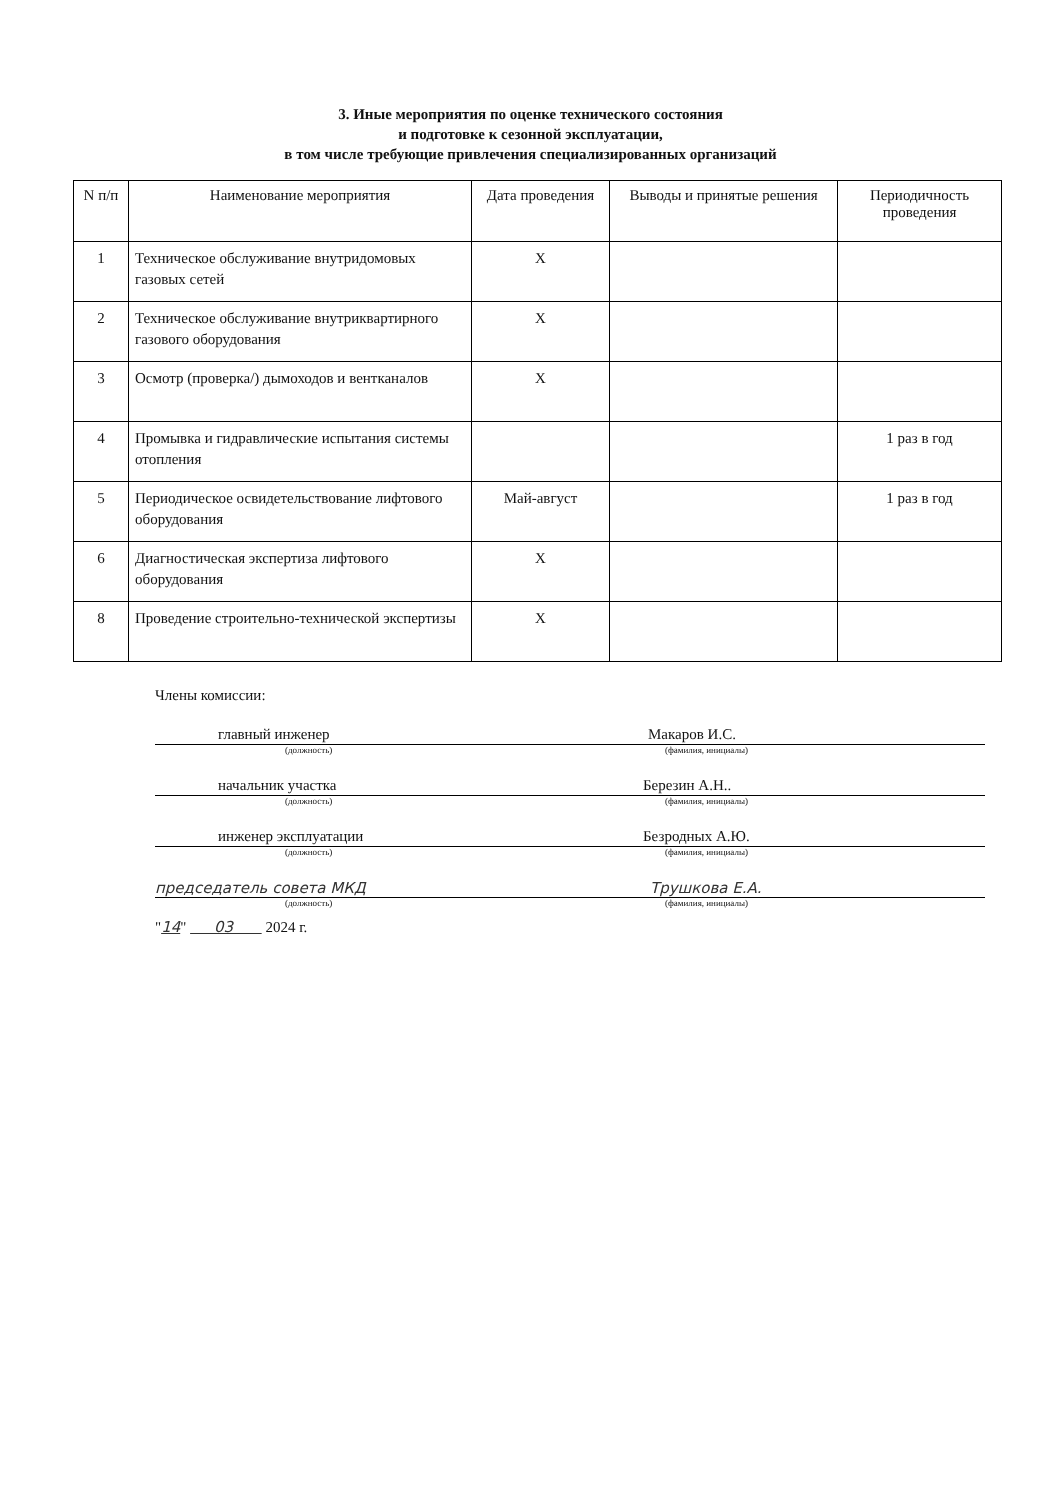3. Иные мероприятия по оценке технического состояния
и подготовке к сезонной эксплуатации,
в том числе требующие привлечения специализированных организаций
| N п/п | Наименование мероприятия | Дата проведения | Выводы и принятые решения | Периодичность проведения |
| --- | --- | --- | --- | --- |
| 1 | Техническое обслуживание внутридомовых газовых сетей | Х | | |
| 2 | Техническое обслуживание внутриквартирного газового оборудования | Х | | |
| 3 | Осмотр (проверка/) дымоходов и вентканалов | Х | | |
| 4 | Промывка и гидравлические испытания системы отопления | | | 1 раз в год |
| 5 | Периодическое освидетельствование лифтового оборудования | Май-август | | 1 раз в год |
| 6 | Диагностическая экспертиза лифтового оборудования | Х | | |
| 8 | Проведение строительно-технической экспертизы | Х | | |
Члены комиссии:
главный инженер Макаров И.С.
(должность) (фамилия, инициалы)
начальник участка Березин А.Н..
(должность) (фамилия, инициалы)
инженер эксплуатации Безродных А.Ю.
(должность) (фамилия, инициалы)
председатель совета МКД Трушкова Е.А.
(должность) (фамилия, инициалы)
"14" 03 2024 г.